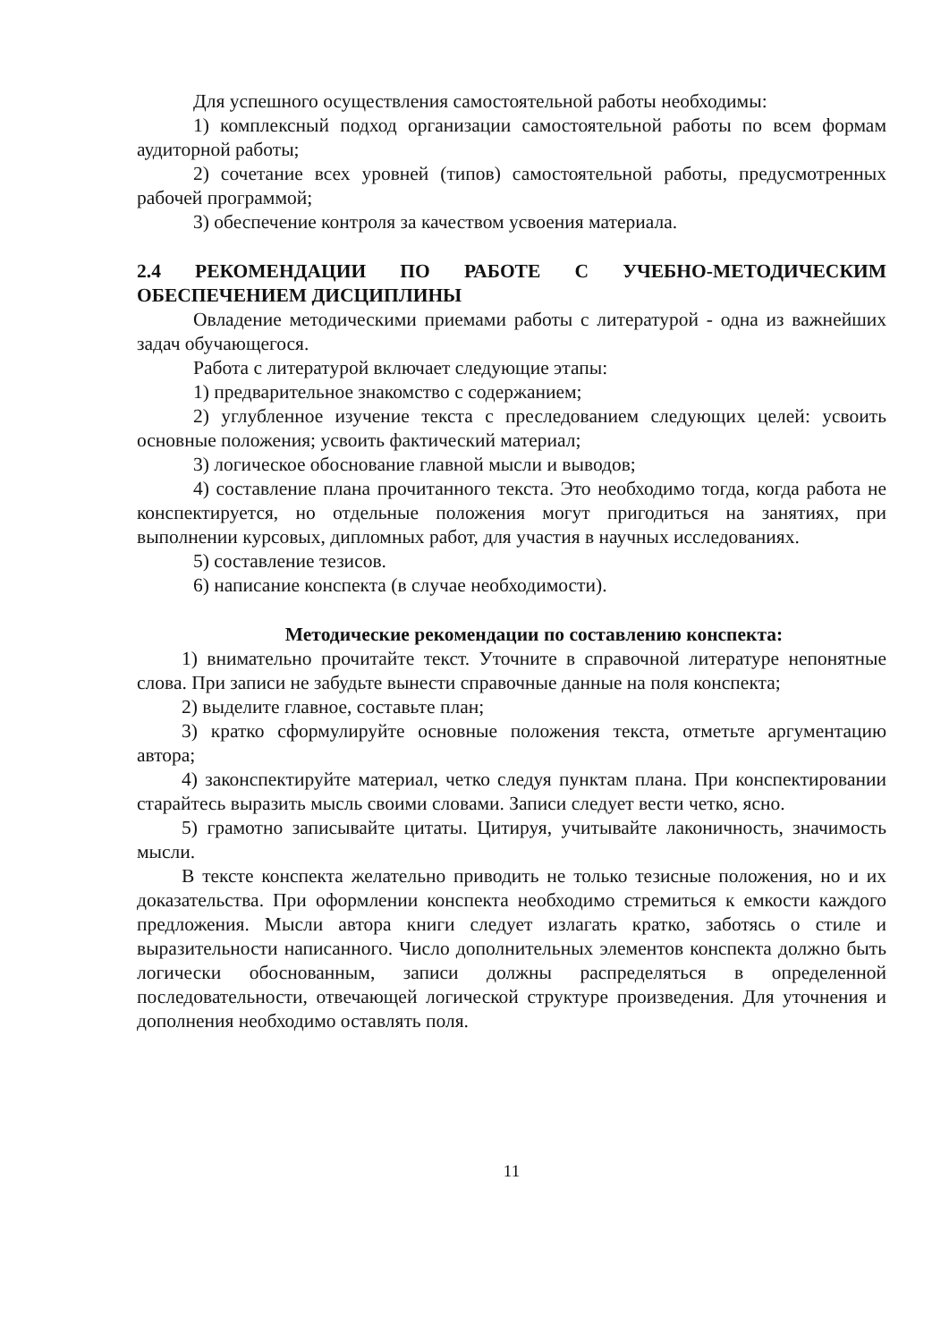Для успешного осуществления самостоятельной работы необходимы:
1) комплексный подход организации самостоятельной работы по всем формам аудиторной работы;
2) сочетание всех уровней (типов) самостоятельной работы, предусмотренных рабочей программой;
3) обеспечение контроля за качеством усвоения материала.
2.4 РЕКОМЕНДАЦИИ ПО РАБОТЕ С УЧЕБНО-МЕТОДИЧЕСКИМ ОБЕСПЕЧЕНИЕМ ДИСЦИПЛИНЫ
Овладение методическими приемами работы с литературой - одна из важнейших задач обучающегося.
Работа с литературой включает следующие этапы:
1) предварительное знакомство с содержанием;
2) углубленное изучение текста с преследованием следующих целей: усвоить основные положения; усвоить фактический материал;
3) логическое обоснование главной мысли и выводов;
4) составление плана прочитанного текста. Это необходимо тогда, когда работа не конспектируется, но отдельные положения могут пригодиться на занятиях, при выполнении курсовых, дипломных работ, для участия в научных исследованиях.
5) составление тезисов.
6) написание конспекта (в случае необходимости).
Методические рекомендации по составлению конспекта:
1) внимательно прочитайте текст. Уточните в справочной литературе непонятные слова. При записи не забудьте вынести справочные данные на поля конспекта;
2) выделите главное, составьте план;
3) кратко сформулируйте основные положения текста, отметьте аргументацию автора;
4) законспектируйте материал, четко следуя пунктам плана. При конспектировании старайтесь выразить мысль своими словами. Записи следует вести четко, ясно.
5) грамотно записывайте цитаты. Цитируя, учитывайте лаконичность, значимость мысли.
В тексте конспекта желательно приводить не только тезисные положения, но и их доказательства. При оформлении конспекта необходимо стремиться к емкости каждого предложения. Мысли автора книги следует излагать кратко, заботясь о стиле и выразительности написанного. Число дополнительных элементов конспекта должно быть логически обоснованным, записи должны распределяться в определенной последовательности, отвечающей логической структуре произведения. Для уточнения и дополнения необходимо оставлять поля.
11